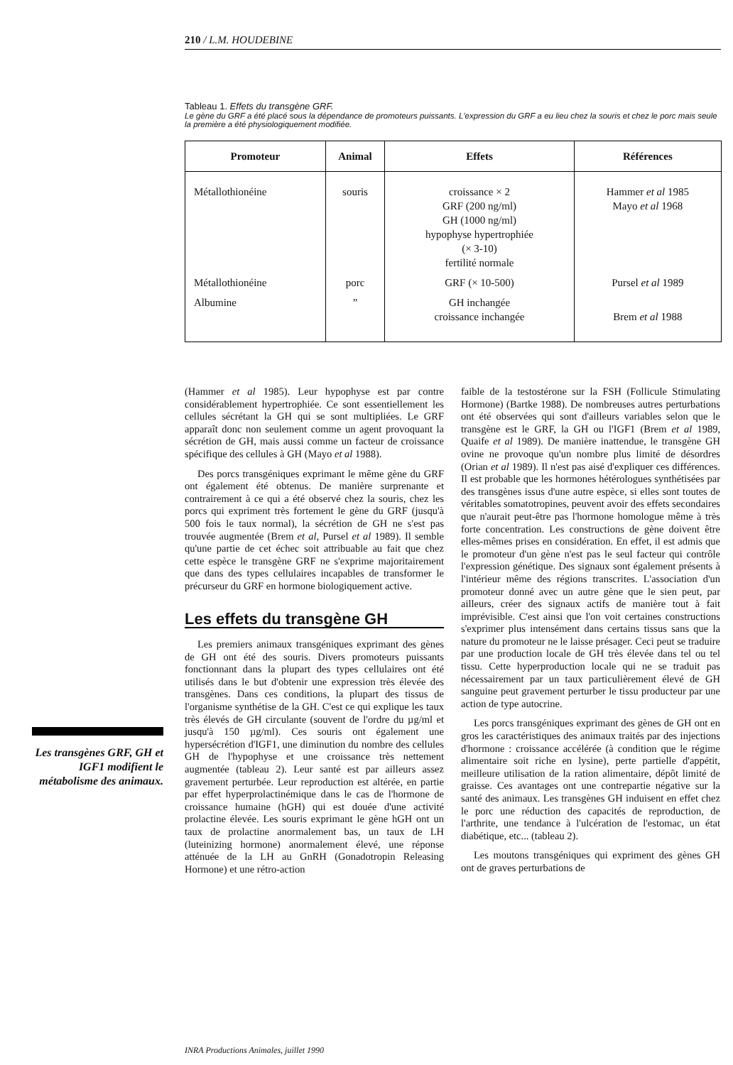210 / L.M. HOUDEBINE
Tableau 1. Effets du transgène GRF.
Le gène du GRF a été placé sous la dépendance de promoteurs puissants. L'expression du GRF a eu lieu chez la souris et chez le porc mais seule la première a été physiologiquement modifiée.
| Promoteur | Animal | Effets | Références |
| --- | --- | --- | --- |
| Métallothionéine | souris | croissance × 2 GRF (200 ng/ml) GH (1000 ng/ml) hypophyse hypertrophiée (× 3-10) fertilité normale | Hammer et al 1985 Mayo et al 1968 |
| Métallothionéine | porc | GRF (× 10-500) | Pursel et al 1989 |
| Albumine | ” | GH inchangée croissance inchangée | Brem et al 1988 |
Les transgènes GRF, GH et IGF1 modifient le métabolisme des animaux.
(Hammer et al 1985). Leur hypophyse est par contre considérablement hypertrophiée. Ce sont essentiellement les cellules sécrétant la GH qui se sont multipliées. Le GRF apparaît donc non seulement comme un agent provoquant la sécrétion de GH, mais aussi comme un facteur de croissance spécifique des cellules à GH (Mayo et al 1988).
Des porcs transgéniques exprimant le même gène du GRF ont également été obtenus. De manière surprenante et contrairement à ce qui a été observé chez la souris, chez les porcs qui expriment très fortement le gène du GRF (jusqu'à 500 fois le taux normal), la sécrétion de GH ne s'est pas trouvée augmentée (Brem et al, Pursel et al 1989). Il semble qu'une partie de cet échec soit attribuable au fait que chez cette espèce le transgène GRF ne s'exprime majoritairement que dans des types cellulaires incapables de transformer le précurseur du GRF en hormone biologiquement active.
Les effets du transgène GH
Les premiers animaux transgéniques exprimant des gènes de GH ont été des souris. Divers promoteurs puissants fonctionnant dans la plupart des types cellulaires ont été utilisés dans le but d'obtenir une expression très élevée des transgènes. Dans ces conditions, la plupart des tissus de l'organisme synthétise de la GH. C'est ce qui explique les taux très élevés de GH circulante (souvent de l'ordre du µg/ml et jusqu'à 150 µg/ml). Ces souris ont également une hypersécrétion d'IGF1, une diminution du nombre des cellules GH de l'hypophyse et une croissance très nettement augmentée (tableau 2). Leur santé est par ailleurs assez gravement perturbée. Leur reproduction est altérée, en partie par effet hyperprolactinémique dans le cas de l'hormone de croissance humaine (hGH) qui est douée d'une activité prolactine élevée. Les souris exprimant le gène hGH ont un taux de prolactine anormalement bas, un taux de LH (luteinizing hormone) anormalement élevé, une réponse atténuée de la LH au GnRH (Gonadotropin Releasing Hormone) et une rétro-action
faible de la testostérone sur la FSH (Follicule Stimulating Hormone) (Bartke 1988). De nombreuses autres perturbations ont été observées qui sont d'ailleurs variables selon que le transgène est le GRF, la GH ou l'IGF1 (Brem et al 1989, Quaife et al 1989). De manière inattendue, le transgène GH ovine ne provoque qu'un nombre plus limité de désordres (Orian et al 1989). Il n'est pas aisé d'expliquer ces différences. Il est probable que les hormones hétérologues synthétisées par des transgènes issus d'une autre espèce, si elles sont toutes de véritables somatotropines, peuvent avoir des effets secondaires que n'aurait peut-être pas l'hormone homologue même à très forte concentration. Les constructions de gène doivent être elles-mêmes prises en considération. En effet, il est admis que le promoteur d'un gène n'est pas le seul facteur qui contrôle l'expression génétique. Des signaux sont également présents à l'intérieur même des régions transcrites. L'association d'un promoteur donné avec un autre gène que le sien peut, par ailleurs, créer des signaux actifs de manière tout à fait imprévisible. C'est ainsi que l'on voit certaines constructions s'exprimer plus intensément dans certains tissus sans que la nature du promoteur ne le laisse présager. Ceci peut se traduire par une production locale de GH très élevée dans tel ou tel tissu. Cette hyperproduction locale qui ne se traduit pas nécessairement par un taux particulièrement élevé de GH sanguine peut gravement perturber le tissu producteur par une action de type autocrine.
Les porcs transgéniques exprimant des gènes de GH ont en gros les caractéristiques des animaux traités par des injections d'hormone : croissance accélérée (à condition que le régime alimentaire soit riche en lysine), perte partielle d'appétit, meilleure utilisation de la ration alimentaire, dépôt limité de graisse. Ces avantages ont une contrepartie négative sur la santé des animaux. Les transgènes GH induisent en effet chez le porc une réduction des capacités de reproduction, de l'arthrite, une tendance à l'ulcération de l'estomac, un état diabétique, etc... (tableau 2).
Les moutons transgéniques qui expriment des gènes GH ont de graves perturbations de
INRA Productions Animales, juillet 1990